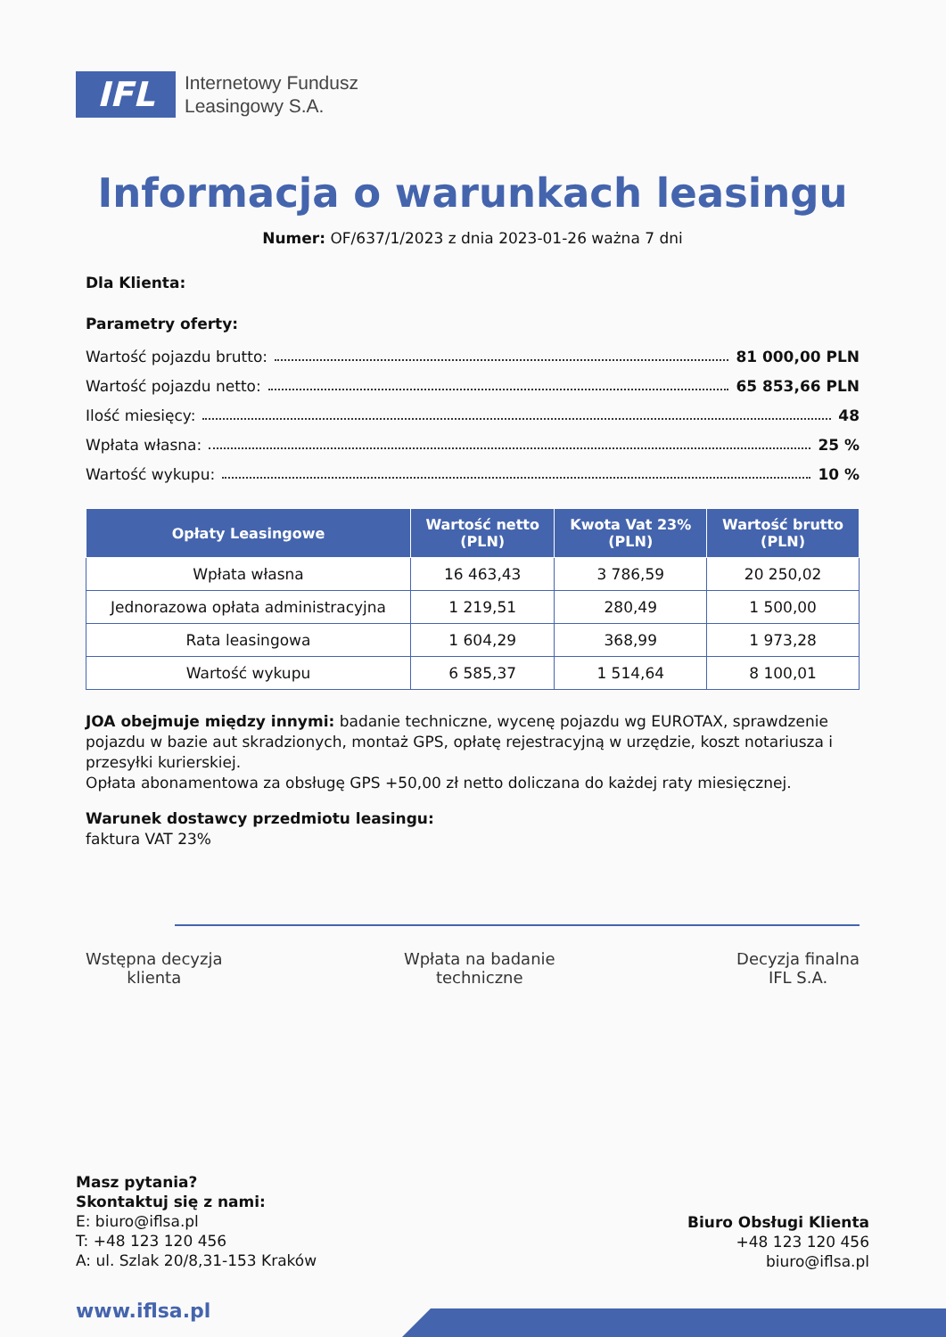IFL
Internetowy Fundusz
Leasingowy S.A.
Informacja o warunkach leasingu
Numer: OF/637/1/2023 z dnia 2023-01-26 ważna 7 dni
Dla Klienta:
Parametry oferty:
Wartość pojazdu brutto: 81 000,00 PLN
Wartość pojazdu netto: 65 853,66 PLN
Ilość miesięcy: 48
Wpłata własna: 25 %
Wartość wykupu: 10 %
| Opłaty Leasingowe | Wartość netto (PLN) | Kwota Vat 23% (PLN) | Wartość brutto (PLN) |
| --- | --- | --- | --- |
| Wpłata własna | 16 463,43 | 3 786,59 | 20 250,02 |
| Jednorazowa opłata administracyjna | 1 219,51 | 280,49 | 1 500,00 |
| Rata leasingowa | 1 604,29 | 368,99 | 1 973,28 |
| Wartość wykupu | 6 585,37 | 1 514,64 | 8 100,01 |
JOA obejmuje między innymi: badanie techniczne, wycenę pojazdu wg EUROTAX, sprawdzenie pojazdu w bazie aut skradzionych, montaż GPS, opłatę rejestracyjną w urzędzie, koszt notariusza i przesyłki kurierskiej.
Opłata abonamentowa za obsługę GPS +50,00 zł netto doliczana do każdej raty miesięcznej.
Warunek dostawcy przedmiotu leasingu:
faktura VAT 23%
Wstępna decyzja
klienta
Wpłata na badanie
techniczne
Decyzja finalna
IFL S.A.
Masz pytania?
Skontaktuj się z nami:
E: biuro@iflsa.pl
T: +48 123 120 456
A: ul. Szlak 20/8,31-153 Kraków
Biuro Obsługi Klienta
+48 123 120 456
biuro@iflsa.pl
www.iflsa.pl